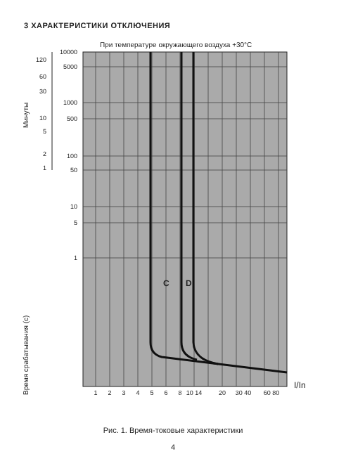3 ХАРАКТЕРИСТИКИ ОТКЛЮЧЕНИЯ
При температуре окружающего воздуха +30°С
C
D
10000
5000
1000
500
100
50
10
5
1
120
60
30
10
5
2
1
Минуты
Время срабатывания (с)
1
2
3
4
5
6
8
10 14
20
30 40
60 80
I/In
Рис. 1. Время-токовые характеристики
4